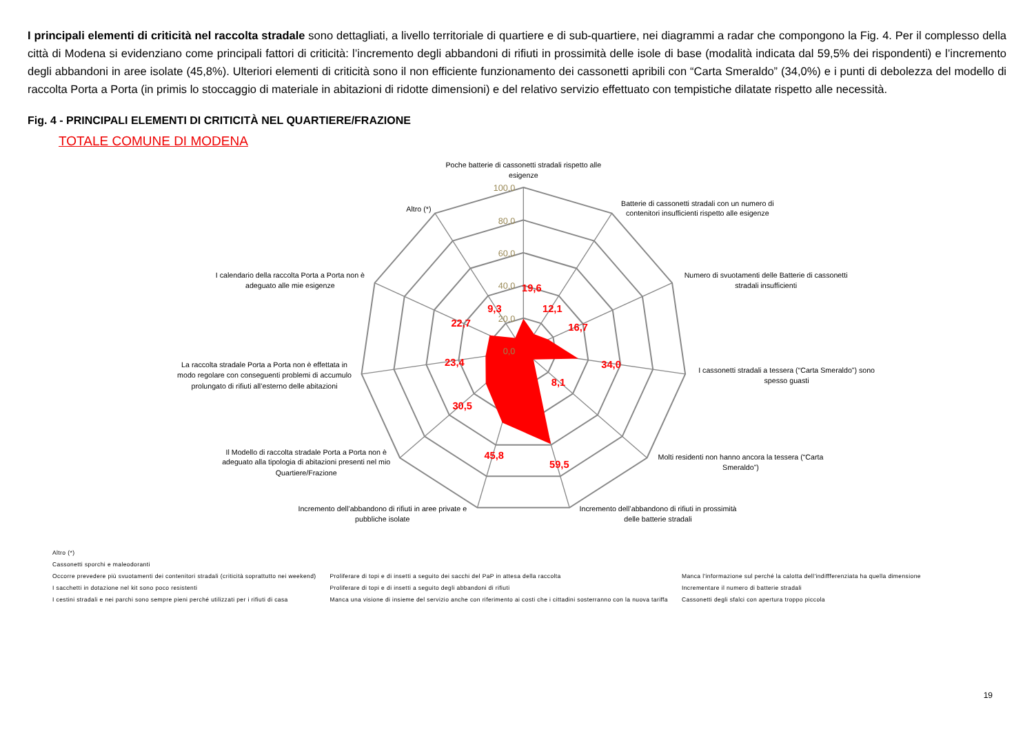I principali elementi di criticità nel raccolta stradale sono dettagliati, a livello territoriale di quartiere e di sub-quartiere, nei diagrammi a radar che compongono la Fig. 4. Per il complesso della città di Modena si evidenziano come principali fattori di criticità: l’incremento degli abbandoni di rifiuti in prossimità delle isole di base (modalità indicata dal 59,5% dei rispondenti) e l’incremento degli abbandoni in aree isolate (45,8%). Ulteriori elementi di criticità sono il non efficiente funzionamento dei cassonetti apribili con “Carta Smeraldo” (34,0%) e i punti di debolezza del modello di raccolta Porta a Porta (in primis lo stoccaggio di materiale in abitazioni di ridotte dimensioni) e del relativo servizio effettuato con tempistiche dilatate rispetto alle necessità.
Fig. 4 - PRINCIPALI ELEMENTI DI CRITICITÀ NEL QUARTIERE/FRAZIONE
TOTALE COMUNE DI MODENA
100,0
80,0
60,0
40,0
20,0
0,0
19,6
12,1
16,7
34,0
8,1
59,5
45,8
30,5
23,4
22,7
9,3
Poche batterie di cassonetti stradali rispetto alle
esigenze
Batterie di cassonetti stradali con un numero di
contenitori insufficienti rispetto alle esigenze
Numero di svuotamenti delle Batterie di cassonetti
stradali insufficienti
I cassonetti stradali a tessera (“Carta Smeraldo”) sono
spesso guasti
Molti residenti non hanno ancora la tessera (“Carta
Smeraldo”)
Incremento dell’abbandono di rifiuti in prossimità
delle batterie stradali
Incremento dell’abbandono di rifiuti in aree private e
pubbliche isolate
Il Modello di raccolta stradale Porta a Porta non è
adeguato alla tipologia di abitazioni presenti nel mio
Quartiere/Frazione
La raccolta stradale Porta a Porta non è effettata in
modo regolare con conseguenti problemi di accumulo
prolungato di rifiuti all’esterno delle abitazioni
I calendario della raccolta Porta a Porta non è
adeguato alle mie esigenze
Altro (*)
| Altro (*) | | |
| Cassonetti sporchi e maleodoranti | | |
| Occorre prevedere più svuotamenti dei contenitori stradali (criticità soprattutto nei weekend) | Proliferare di topi e di insetti a seguito dei sacchi del PaP in attesa della raccolta | Manca l'informazione sul perché la calotta dell'indiffferenziata ha quella dimensione |
| I sacchetti in dotazione nel kit sono poco resistenti | Proliferare di topi e di insetti a seguito degli abbandoni di rifiuti | Incrementare il numero di batterie stradali |
| I cestini stradali e nei parchi sono sempre pieni perché utilizzati per i rifiuti di casa | Manca una visione di insieme del servizio anche con riferimento ai costi che i cittadini sosterranno con la nuova tariffa | Cassonetti degli sfalci con apertura troppo piccola |
19